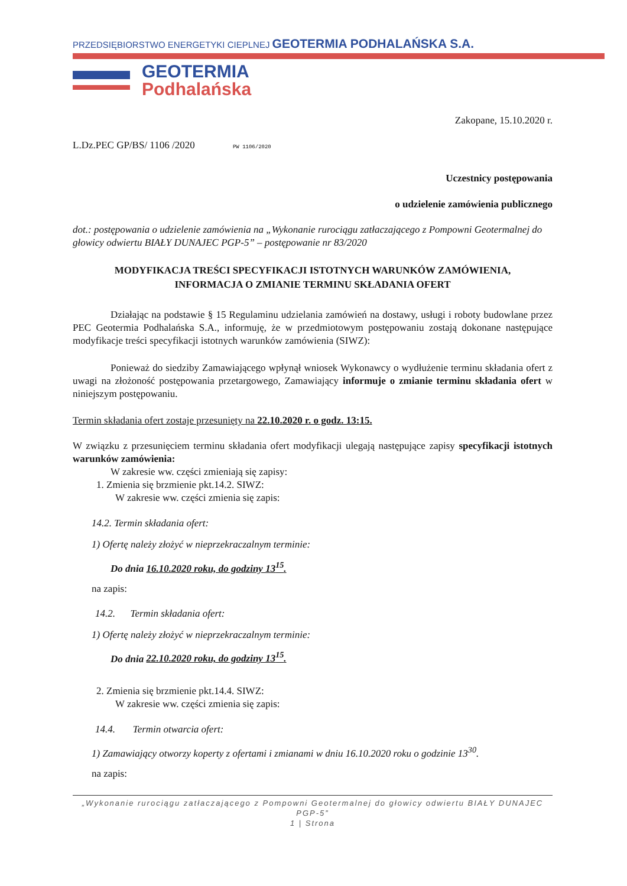PRZEDSIĘBIORSTWO ENERGETYKI CIEPLNEJ GEOTERMIA PODHALAŃSKA S.A.
GEOTERMIA
Podhalańska
Zakopane, 15.10.2020 r.
L.Dz.PEC GP/BS/ 1106 /2020 PW 1106/2020
Uczestnicy postępowania
o udzielenie zamówienia publicznego
dot.: postępowania o udzielenie zamówienia na „Wykonanie rurociągu zatłaczającego z Pompowni Geotermalnej do głowicy odwiertu BIAŁY DUNAJEC PGP-5” – postępowanie nr 83/2020
MODYFIKACJA TREŚCI SPECYFIKACJI ISTOTNYCH WARUNKÓW ZAMÓWIENIA,
INFORMACJA O ZMIANIE TERMINU SKŁADANIA OFERT
Działając na podstawie § 15 Regulaminu udzielania zamówień na dostawy, usługi i roboty budowlane przez PEC Geotermia Podhalańska S.A., informuję, że w przedmiotowym postępowaniu zostają dokonane następujące modyfikacje treści specyfikacji istotnych warunków zamówienia (SIWZ):
Ponieważ do siedziby Zamawiającego wpłynął wniosek Wykonawcy o wydłużenie terminu składania ofert z uwagi na złożoność postępowania przetargowego, Zamawiający informuje o zmianie terminu składania ofert w niniejszym postępowaniu.
Termin składania ofert zostaje przesunięty na 22.10.2020 r. o godz. 13:15.
W związku z przesunięciem terminu składania ofert modyfikacji ulegają następujące zapisy specyfikacji istotnych warunków zamówienia:
W zakresie ww. części zmieniają się zapisy:
1. Zmienia się brzmienie pkt.14.2. SIWZ:
W zakresie ww. części zmienia się zapis:
14.2. Termin składania ofert:
1) Ofertę należy złożyć w nieprzekraczalnym terminie:
Do dnia 16.10.2020 roku, do godziny 13<sup>15</sup>.
na zapis:
14.2. Termin składania ofert:
1) Ofertę należy złożyć w nieprzekraczalnym terminie:
Do dnia 22.10.2020 roku, do godziny 13<sup>15</sup>.
2. Zmienia się brzmienie pkt.14.4. SIWZ:
W zakresie ww. części zmienia się zapis:
14.4. Termin otwarcia ofert:
1) Zamawiający otworzy koperty z ofertami i zmianami w dniu 16.10.2020 roku o godzinie 13<sup>30</sup>.
na zapis:
„Wykonanie rurociągu zatłaczającego z Pompowni Geotermalnej do głowicy odwiertu BIAŁY DUNAJEC PGP-5”
1 | Strona